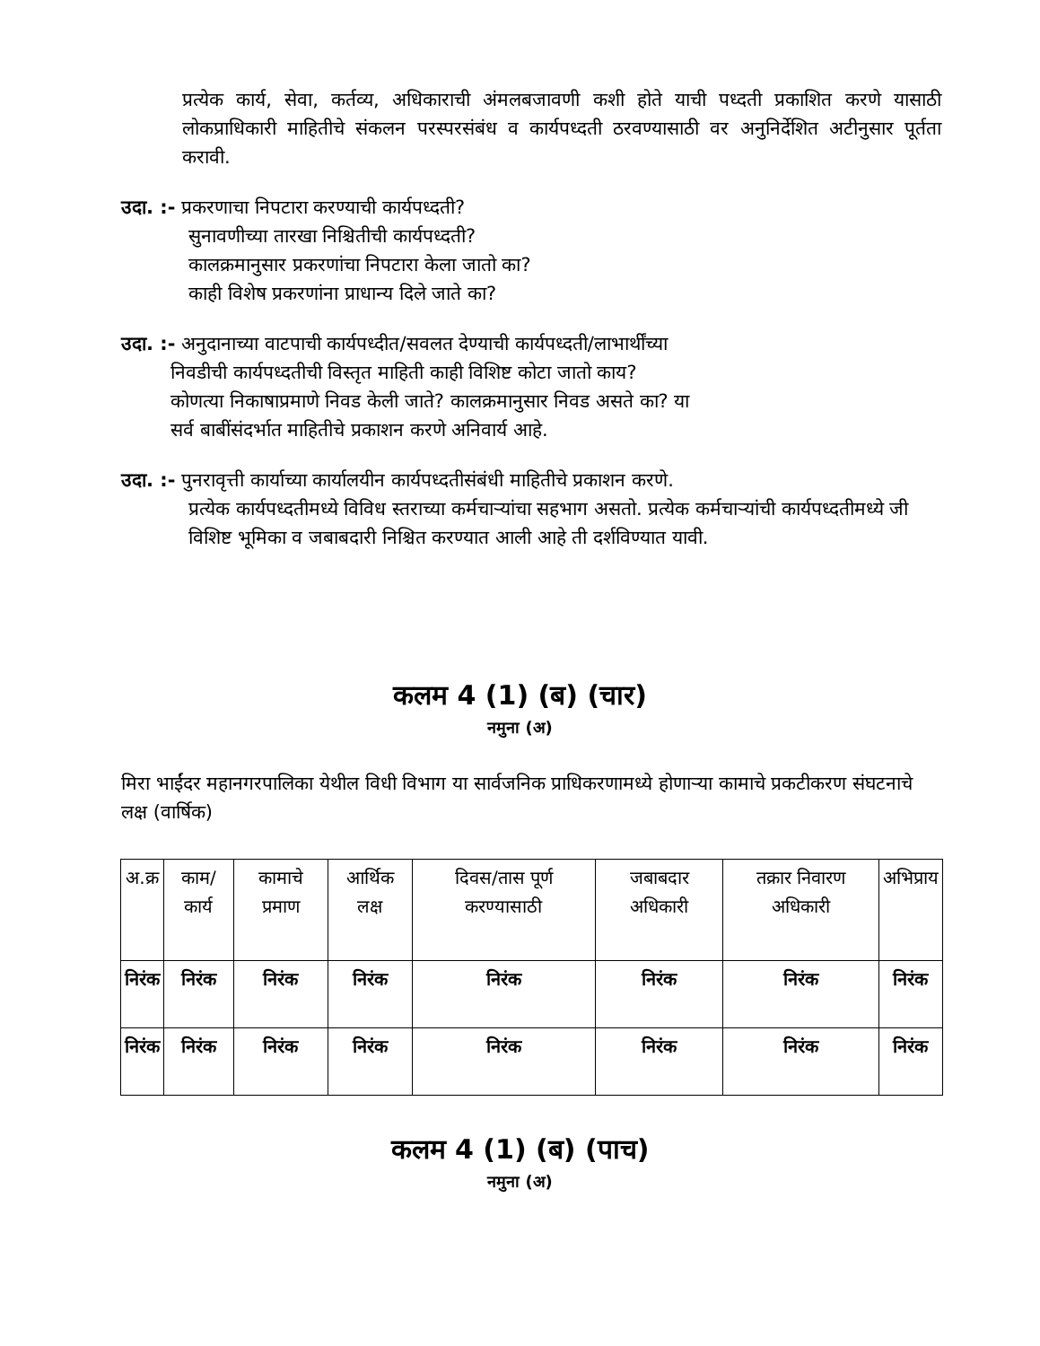प्रत्येक कार्य, सेवा, कर्तव्य, अधिकाराची अंमलबजावणी कशी होते याची पध्दती प्रकाशित करणे यासाठी लोकप्राधिकारी माहितीचे संकलन परस्परसंबंध व कार्यपध्दती ठरवण्यासाठी वर अनुनिर्देशित अटीनुसार पूर्तता करावी.
उदा. :- प्रकरणाचा निपटारा करण्याची कार्यपध्दती?
सुनावणीच्या तारखा निश्चितीची कार्यपध्दती?
कालक्रमानुसार प्रकरणांचा निपटारा केला जातो का?
काही विशेष प्रकरणांना प्राधान्य दिले जाते का?
उदा. :- अनुदानाच्या वाटपाची कार्यपध्दीत/सवलत देण्याची कार्यपध्दती/लाभार्थींच्या
निवडीची कार्यपध्दतीची विस्तृत माहिती काही विशिष्ट कोटा जातो काय?
कोणत्या निकाषाप्रमाणे निवड केली जाते? कालक्रमानुसार निवड असते का? या
सर्व बाबींसंदर्भात माहितीचे प्रकाशन करणे अनिवार्य आहे.
उदा. :- पुनरावृत्ती कार्याच्या कार्यालयीन कार्यपध्दतीसंबंधी माहितीचे प्रकाशन करणे.
प्रत्येक कार्यपध्दतीमध्ये विविध स्तराच्या कर्मचाऱ्यांचा सहभाग असतो. प्रत्येक कर्मचाऱ्यांची कार्यपध्दतीमध्ये जी विशिष्ट भूमिका व जबाबदारी निश्चित करण्यात आली आहे ती दर्शविण्यात यावी.
कलम 4 (1) (ब) (चार)
नमुना (अ)
मिरा भाईंदर महानगरपालिका येथील विधी विभाग या सार्वजनिक प्राधिकरणामध्ये होणाऱ्या कामाचे प्रकटीकरण संघटनाचे लक्ष (वार्षिक)
| अ.क्र | काम/कार्य | कामाचे प्रमाण | आर्थिक लक्ष | दिवस/तास पूर्ण करण्यासाठी | जबाबदार अधिकारी | तक्रार निवारण अधिकारी | अभिप्राय |
| --- | --- | --- | --- | --- | --- | --- | --- |
| निरंक | निरंक | निरंक | निरंक | निरंक | निरंक | निरंक | निरंक |
| निरंक | निरंक | निरंक | निरंक | निरंक | निरंक | निरंक | निरंक |
कलम 4 (1) (ब) (पाच)
नमुना (अ)